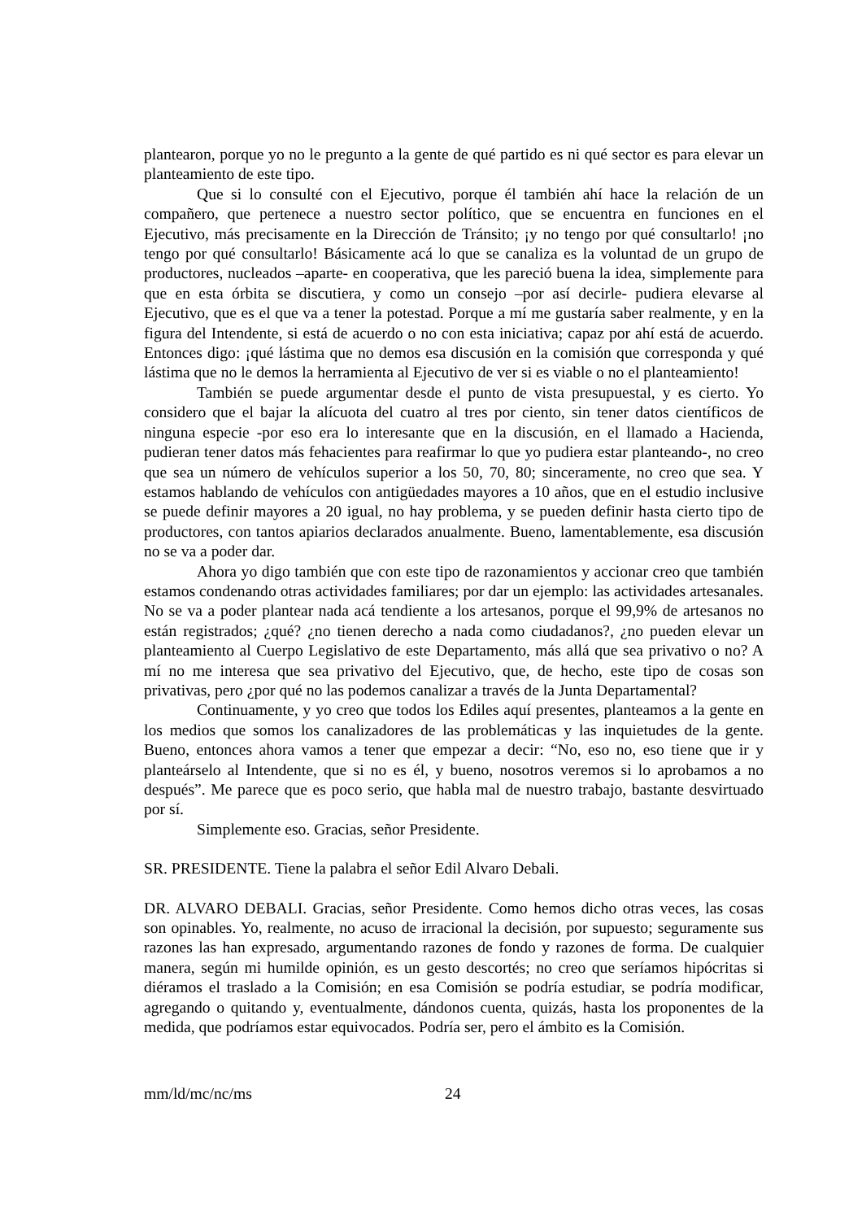plantearon, porque yo no le pregunto a la gente de qué partido es ni qué sector es para elevar un planteamiento de este tipo.
Que si lo consulté con el Ejecutivo, porque él también ahí hace la relación de un compañero, que pertenece a nuestro sector político, que se encuentra en funciones en el Ejecutivo, más precisamente en la Dirección de Tránsito; ¡y no tengo por qué consultarlo! ¡no tengo por qué consultarlo! Básicamente acá lo que se canaliza es la voluntad de un grupo de productores, nucleados –aparte- en cooperativa, que les pareció buena la idea, simplemente para que en esta órbita se discutiera, y como un consejo –por así decirle- pudiera elevarse al Ejecutivo, que es el que va a tener la potestad. Porque a mí me gustaría saber realmente, y en la figura del Intendente, si está de acuerdo o no con esta iniciativa; capaz por ahí está de acuerdo. Entonces digo: ¡qué lástima que no demos esa discusión en la comisión que corresponda y qué lástima que no le demos la herramienta al Ejecutivo de ver si es viable o no el planteamiento!
También se puede argumentar desde el punto de vista presupuestal, y es cierto. Yo considero que el bajar la alícuota del cuatro al tres por ciento, sin tener datos científicos de ninguna especie -por eso era lo interesante que en la discusión, en el llamado a Hacienda, pudieran tener datos más fehacientes para reafirmar lo que yo pudiera estar planteando-, no creo que sea un número de vehículos superior a los 50, 70, 80; sinceramente, no creo que sea. Y estamos hablando de vehículos con antigüedades mayores a 10 años, que en el estudio inclusive se puede definir mayores a 20 igual, no hay problema, y se pueden definir hasta cierto tipo de productores, con tantos apiarios declarados anualmente. Bueno, lamentablemente, esa discusión no se va a poder dar.
Ahora yo digo también que con este tipo de razonamientos y accionar creo que también estamos condenando otras actividades familiares; por dar un ejemplo: las actividades artesanales. No se va a poder plantear nada acá tendiente a los artesanos, porque el 99,9% de artesanos no están registrados; ¿qué? ¿no tienen derecho a nada como ciudadanos?, ¿no pueden elevar un planteamiento al Cuerpo Legislativo de este Departamento, más allá que sea privativo o no? A mí no me interesa que sea privativo del Ejecutivo, que, de hecho, este tipo de cosas son privativas, pero ¿por qué no las podemos canalizar a través de la Junta Departamental?
Continuamente, y yo creo que todos los Ediles aquí presentes, planteamos a la gente en los medios que somos los canalizadores de las problemáticas y las inquietudes de la gente. Bueno, entonces ahora vamos a tener que empezar a decir: “No, eso no, eso tiene que ir y planteárselo al Intendente, que si no es él, y bueno, nosotros veremos si lo aprobamos a no después”. Me parece que es poco serio, que habla mal de nuestro trabajo, bastante desvirtuado por sí.
Simplemente eso. Gracias, señor Presidente.
SR. PRESIDENTE. Tiene la palabra el señor Edil Alvaro Debali.
DR. ALVARO DEBALI. Gracias, señor Presidente. Como hemos dicho otras veces, las cosas son opinables. Yo, realmente, no acuso de irracional la decisión, por supuesto; seguramente sus razones las han expresado, argumentando razones de fondo y razones de forma. De cualquier manera, según mi humilde opinión, es un gesto descortés; no creo que seríamos hipócritas si diéramos el traslado a la Comisión; en esa Comisión se podría estudiar, se podría modificar, agregando o quitando y, eventualmente, dándonos cuenta, quizás, hasta los proponentes de la medida, que podríamos estar equivocados. Podría ser, pero el ámbito es la Comisión.
mm/ld/mc/nc/ms 24